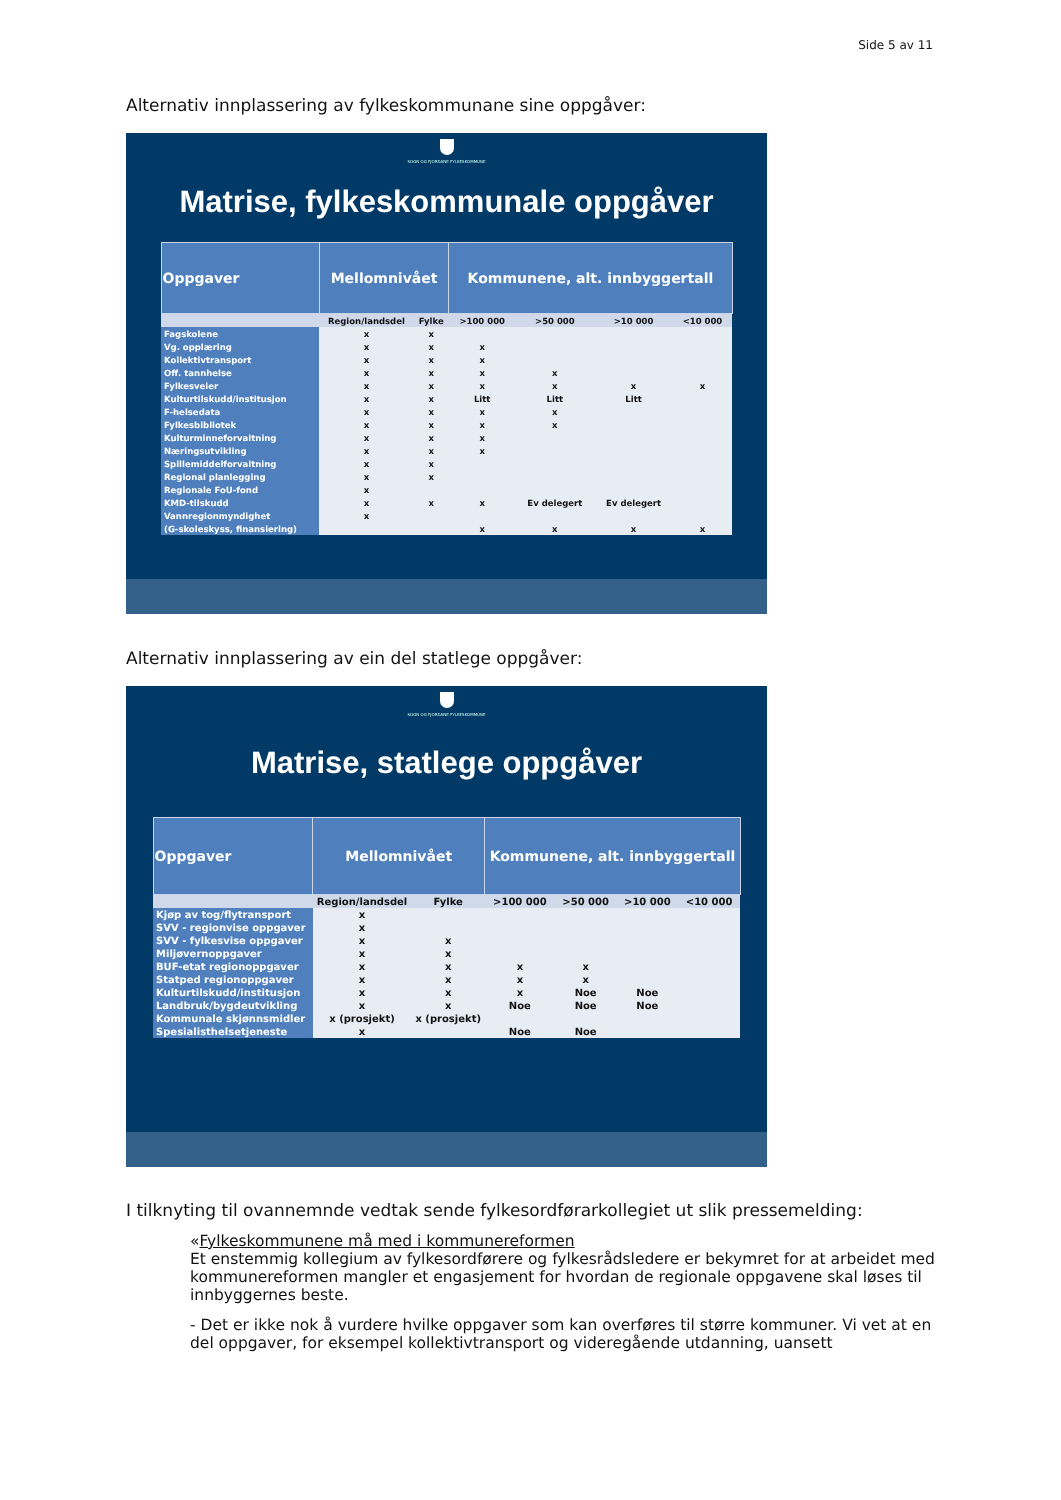Side 5 av 11
Alternativ innplassering av fylkeskommunane sine oppgåver:
SOGN OG FJORDANE FYLKESKOMMUNE
Matrise, fylkeskommunale oppgåver
| Oppgaver | Mellomnivået | | Kommunene, alt. innbyggertall | | | |
| --- | --- | --- | --- | --- | --- | --- |
| | Region/landsdel | Fylke | >100 000 | >50 000 | >10 000 | <10 000 |
| Fagskolene | x | x | | | | |
| Vg. opplæring | x | x | x | | | |
| Kollektivtransport | x | x | x | | | |
| Off. tannhelse | x | x | x | x | | |
| Fylkesveier | x | x | x | x | x | x |
| Kulturtilskudd/institusjon | x | x | Litt | Litt | Litt | |
| F-helsedata | x | x | x | x | | |
| Fylkesbibliotek | x | x | x | x | | |
| Kulturminneforvaltning | x | x | x | | | |
| Næringsutvikling | x | x | x | | | |
| Spillemiddelforvaltning | x | x | | | | |
| Regional planlegging | x | x | | | | |
| Regionale FoU-fond | x | | | | | |
| KMD-tilskudd | x | x | x | Ev delegert | Ev delegert | |
| Vannregionmyndighet | x | | | | | |
| (G-skoleskyss, finansiering) | | | x | x | x | x |
Alternativ innplassering av ein del statlege oppgåver:
SOGN OG FJORDANE FYLKESKOMMUNE
Matrise, statlege oppgåver
| Oppgaver | Mellomnivået | | Kommunene, alt. innbyggertall | | | |
| --- | --- | --- | --- | --- | --- | --- |
| | Region/landsdel | Fylke | >100 000 | >50 000 | >10 000 | <10 000 |
| Kjøp av tog/flytransport | x | | | | | |
| SVV - regionvise oppgaver | x | | | | | |
| SVV - fylkesvise oppgaver | x | x | | | | |
| Miljøvernoppgaver | x | x | | | | |
| BUF-etat regionoppgaver | x | x | x | x | | |
| Statped regionoppgaver | x | x | x | x | | |
| Kulturtilskudd/institusjon | x | x | x | Noe | Noe | |
| Landbruk/bygdeutvikling | x | x | Noe | Noe | Noe | |
| Kommunale skjønnsmidler | x (prosjekt) | x (prosjekt) | | | | |
| Spesialisthelsetjeneste | x | | Noe | Noe | | |
I tilknyting til ovannemnde vedtak sende fylkesordførarkollegiet ut slik pressemelding:
«Fylkeskommunene må med i kommunereformen
Et enstemmig kollegium av fylkesordførere og fylkesrådsledere er bekymret for at arbeidet med kommunereformen mangler et engasjement for hvordan de regionale oppgavene skal løses til innbyggernes beste.
- Det er ikke nok å vurdere hvilke oppgaver som kan overføres til større kommuner. Vi vet at en del oppgaver, for eksempel kollektivtransport og videregående utdanning, uansett